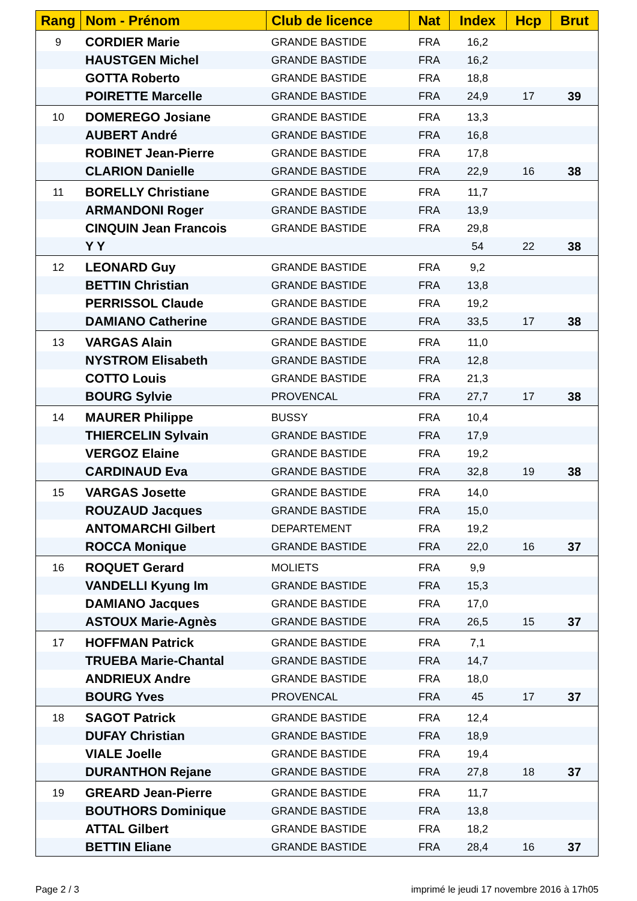| Rang | Nom - Prénom | Club de licence | Nat | Index | Hcp | Brut |
| --- | --- | --- | --- | --- | --- | --- |
| 9 | CORDIER Marie | GRANDE BASTIDE | FRA | 16,2 | | |
| | HAUSTGEN Michel | GRANDE BASTIDE | FRA | 16,2 | | |
| | GOTTA Roberto | GRANDE BASTIDE | FRA | 18,8 | | |
| | POIRETTE Marcelle | GRANDE BASTIDE | FRA | 24,9 | 17 | 39 |
| 10 | DOMEREGO Josiane | GRANDE BASTIDE | FRA | 13,3 | | |
| | AUBERT André | GRANDE BASTIDE | FRA | 16,8 | | |
| | ROBINET Jean-Pierre | GRANDE BASTIDE | FRA | 17,8 | | |
| | CLARION Danielle | GRANDE BASTIDE | FRA | 22,9 | 16 | 38 |
| 11 | BORELLY Christiane | GRANDE BASTIDE | FRA | 11,7 | | |
| | ARMANDONI Roger | GRANDE BASTIDE | FRA | 13,9 | | |
| | CINQUIN Jean Francois | GRANDE BASTIDE | FRA | 29,8 | | |
| | Y Y | | | 54 | 22 | 38 |
| 12 | LEONARD Guy | GRANDE BASTIDE | FRA | 9,2 | | |
| | BETTIN Christian | GRANDE BASTIDE | FRA | 13,8 | | |
| | PERRISSOL Claude | GRANDE BASTIDE | FRA | 19,2 | | |
| | DAMIANO Catherine | GRANDE BASTIDE | FRA | 33,5 | 17 | 38 |
| 13 | VARGAS Alain | GRANDE BASTIDE | FRA | 11,0 | | |
| | NYSTROM Elisabeth | GRANDE BASTIDE | FRA | 12,8 | | |
| | COTTO Louis | GRANDE BASTIDE | FRA | 21,3 | | |
| | BOURG Sylvie | PROVENCAL | FRA | 27,7 | 17 | 38 |
| 14 | MAURER Philippe | BUSSY | FRA | 10,4 | | |
| | THIERCELIN Sylvain | GRANDE BASTIDE | FRA | 17,9 | | |
| | VERGOZ Elaine | GRANDE BASTIDE | FRA | 19,2 | | |
| | CARDINAUD Eva | GRANDE BASTIDE | FRA | 32,8 | 19 | 38 |
| 15 | VARGAS Josette | GRANDE BASTIDE | FRA | 14,0 | | |
| | ROUZAUD Jacques | GRANDE BASTIDE | FRA | 15,0 | | |
| | ANTOMARCHI Gilbert | DEPARTEMENT | FRA | 19,2 | | |
| | ROCCA Monique | GRANDE BASTIDE | FRA | 22,0 | 16 | 37 |
| 16 | ROQUET Gerard | MOLIETS | FRA | 9,9 | | |
| | VANDELLI Kyung Im | GRANDE BASTIDE | FRA | 15,3 | | |
| | DAMIANO Jacques | GRANDE BASTIDE | FRA | 17,0 | | |
| | ASTOUX Marie-Agnès | GRANDE BASTIDE | FRA | 26,5 | 15 | 37 |
| 17 | HOFFMAN Patrick | GRANDE BASTIDE | FRA | 7,1 | | |
| | TRUEBA Marie-Chantal | GRANDE BASTIDE | FRA | 14,7 | | |
| | ANDRIEUX Andre | GRANDE BASTIDE | FRA | 18,0 | | |
| | BOURG Yves | PROVENCAL | FRA | 45 | 17 | 37 |
| 18 | SAGOT Patrick | GRANDE BASTIDE | FRA | 12,4 | | |
| | DUFAY Christian | GRANDE BASTIDE | FRA | 18,9 | | |
| | VIALE Joelle | GRANDE BASTIDE | FRA | 19,4 | | |
| | DURANTHON Rejane | GRANDE BASTIDE | FRA | 27,8 | 18 | 37 |
| 19 | GREARD Jean-Pierre | GRANDE BASTIDE | FRA | 11,7 | | |
| | BOUTHORS Dominique | GRANDE BASTIDE | FRA | 13,8 | | |
| | ATTAL Gilbert | GRANDE BASTIDE | FRA | 18,2 | | |
| | BETTIN Eliane | GRANDE BASTIDE | FRA | 28,4 | 16 | 37 |
Page 2 / 3
imprimé le jeudi 17 novembre 2016 à 17h05